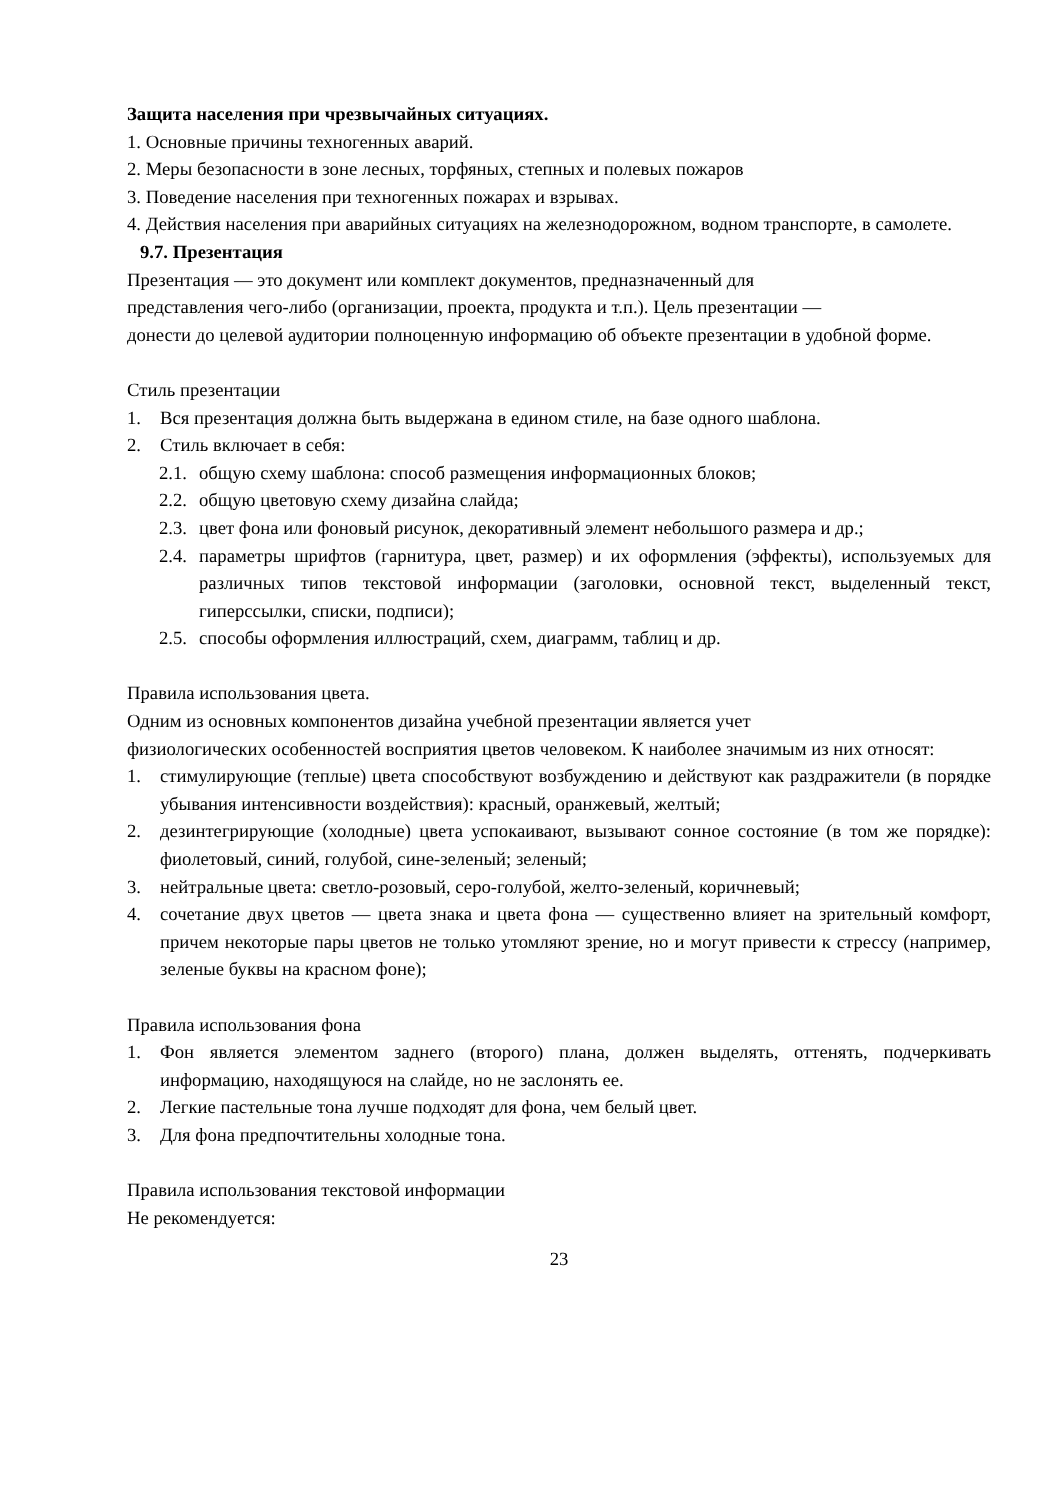Защита населения при чрезвычайных ситуациях.
1. Основные причины техногенных аварий.
2. Меры безопасности в зоне лесных, торфяных, степных и полевых пожаров
3. Поведение населения при техногенных пожарах и взрывах.
4. Действия населения при аварийных ситуациях на железнодорожном, водном транспорте, в самолете.
9.7. Презентация
Презентация — это документ или комплект документов, предназначенный для
представления чего-либо (организации, проекта, продукта и т.п.). Цель презентации —
донести до целевой аудитории полноценную информацию об объекте презентации в удобной форме.
Стиль презентации
1. Вся презентация должна быть выдержана в едином стиле, на базе одного шаблона.
2. Стиль включает в себя:
2.1. общую схему шаблона: способ размещения информационных блоков;
2.2. общую цветовую схему дизайна слайда;
2.3. цвет фона или фоновый рисунок, декоративный элемент небольшого размера и др.;
2.4. параметры шрифтов (гарнитура, цвет, размер) и их оформления (эффекты), используемых для различных типов текстовой информации (заголовки, основной текст, выделенный текст, гиперссылки, списки, подписи);
2.5. способы оформления иллюстраций, схем, диаграмм, таблиц и др.
Правила использования цвета.
Одним из основных компонентов дизайна учебной презентации является учет
физиологических особенностей восприятия цветов человеком. К наиболее значимым из них относят:
1. стимулирующие (теплые) цвета способствуют возбуждению и действуют как раздражители (в порядке убывания интенсивности воздействия): красный, оранжевый, желтый;
2. дезинтегрирующие (холодные) цвета успокаивают, вызывают сонное состояние (в том же порядке): фиолетовый, синий, голубой, сине-зеленый; зеленый;
3. нейтральные цвета: светло-розовый, серо-голубой, желто-зеленый, коричневый;
4. сочетание двух цветов — цвета знака и цвета фона — существенно влияет на зрительный комфорт, причем некоторые пары цветов не только утомляют зрение, но и могут привести к стрессу (например, зеленые буквы на красном фоне);
Правила использования фона
1. Фон является элементом заднего (второго) плана, должен выделять, оттенять, подчеркивать информацию, находящуюся на слайде, но не заслонять ее.
2. Легкие пастельные тона лучше подходят для фона, чем белый цвет.
3. Для фона предпочтительны холодные тона.
Правила использования текстовой информации
Не рекомендуется:
23